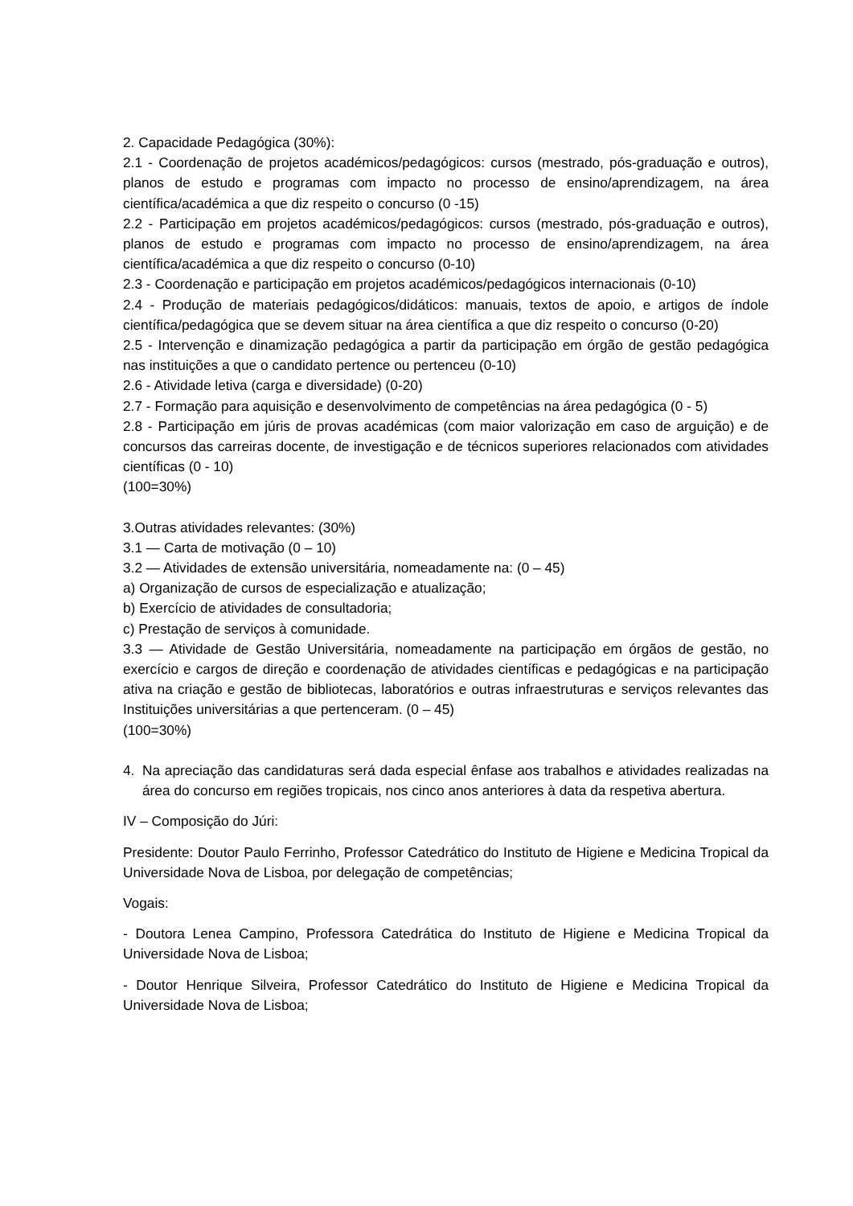2. Capacidade Pedagógica (30%):
2.1 - Coordenação de projetos académicos/pedagógicos: cursos (mestrado, pós-graduação e outros), planos de estudo e programas com impacto no processo de ensino/aprendizagem, na área científica/académica a que diz respeito o concurso (0 -15)
2.2 - Participação em projetos académicos/pedagógicos: cursos (mestrado, pós-graduação e outros), planos de estudo e programas com impacto no processo de ensino/aprendizagem, na área científica/académica a que diz respeito o concurso (0-10)
2.3 - Coordenação e participação em projetos académicos/pedagógicos internacionais (0-10)
2.4 - Produção de materiais pedagógicos/didáticos: manuais, textos de apoio, e artigos de índole científica/pedagógica que se devem situar na área científica a que diz respeito o concurso (0-20)
2.5 - Intervenção e dinamização pedagógica a partir da participação em órgão de gestão pedagógica nas instituições a que o candidato pertence ou pertenceu (0-10)
2.6 - Atividade letiva (carga e diversidade) (0-20)
2.7 - Formação para aquisição e desenvolvimento de competências na área pedagógica (0 - 5)
2.8 - Participação em júris de provas académicas (com maior valorização em caso de arguição) e de concursos das carreiras docente, de investigação e de técnicos superiores relacionados com atividades científicas (0 - 10)
(100=30%)
3.Outras atividades relevantes: (30%)
3.1 — Carta de motivação (0 – 10)
3.2 — Atividades de extensão universitária, nomeadamente na: (0 – 45)
a) Organização de cursos de especialização e atualização;
b) Exercício de atividades de consultadoria;
c) Prestação de serviços à comunidade.
3.3 — Atividade de Gestão Universitária, nomeadamente na participação em órgãos de gestão, no exercício e cargos de direção e coordenação de atividades científicas e pedagógicas e na participação ativa na criação e gestão de bibliotecas, laboratórios e outras infraestruturas e serviços relevantes das Instituições universitárias a que pertenceram. (0 – 45)
(100=30%)
4. Na apreciação das candidaturas será dada especial ênfase aos trabalhos e atividades realizadas na área do concurso em regiões tropicais, nos cinco anos anteriores à data da respetiva abertura.
IV – Composição do Júri:
Presidente: Doutor Paulo Ferrinho, Professor Catedrático do Instituto de Higiene e Medicina Tropical da Universidade Nova de Lisboa, por delegação de competências;
Vogais:
- Doutora Lenea Campino, Professora Catedrática do Instituto de Higiene e Medicina Tropical da Universidade Nova de Lisboa;
- Doutor Henrique Silveira, Professor Catedrático do Instituto de Higiene e Medicina Tropical da Universidade Nova de Lisboa;